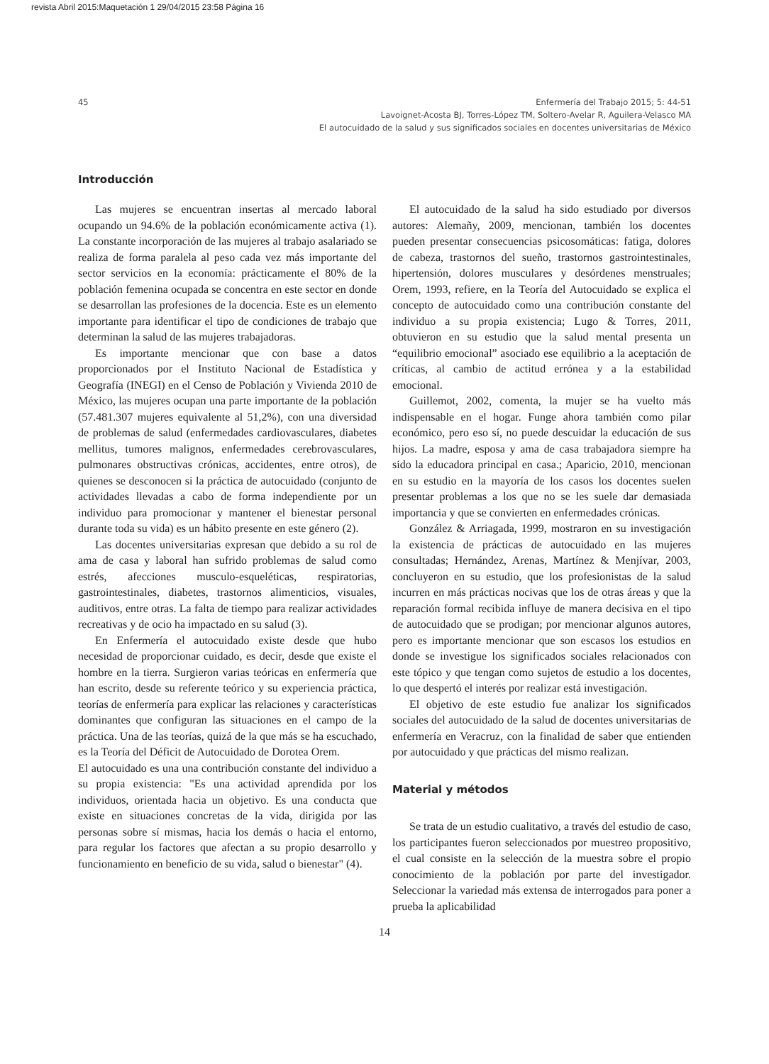revista Abril 2015:Maquetación 1 29/04/2015 23:58 Página 16
45 Enfermería del Trabajo 2015; 5: 44-51
Lavoignet-Acosta BJ, Torres-López TM, Soltero-Avelar R, Aguilera-Velasco MA
El autocuidado de la salud y sus significados sociales en docentes universitarias de México
Introducción
Las mujeres se encuentran insertas al mercado laboral ocupando un 94.6% de la población económicamente activa (1). La constante incorporación de las mujeres al trabajo asalariado se realiza de forma paralela al peso cada vez más importante del sector servicios en la economía: prácticamente el 80% de la población femenina ocupada se concentra en este sector en donde se desarrollan las profesiones de la docencia. Este es un elemento importante para identificar el tipo de condiciones de trabajo que determinan la salud de las mujeres trabajadoras.
Es importante mencionar que con base a datos proporcionados por el Instituto Nacional de Estadística y Geografía (INEGI) en el Censo de Población y Vivienda 2010 de México, las mujeres ocupan una parte importante de la población (57.481.307 mujeres equivalente al 51,2%), con una diversidad de problemas de salud (enfermedades cardiovasculares, diabetes mellitus, tumores malignos, enfermedades cerebrovasculares, pulmonares obstructivas crónicas, accidentes, entre otros), de quienes se desconocen si la práctica de autocuidado (conjunto de actividades llevadas a cabo de forma independiente por un individuo para promocionar y mantener el bienestar personal durante toda su vida) es un hábito presente en este género (2).
Las docentes universitarias expresan que debido a su rol de ama de casa y laboral han sufrido problemas de salud como estrés, afecciones musculo-esqueléticas, respiratorias, gastrointestinales, diabetes, trastornos alimenticios, visuales, auditivos, entre otras. La falta de tiempo para realizar actividades recreativas y de ocio ha impactado en su salud (3).
En Enfermería el autocuidado existe desde que hubo necesidad de proporcionar cuidado, es decir, desde que existe el hombre en la tierra. Surgieron varias teóricas en enfermería que han escrito, desde su referente teórico y su experiencia práctica, teorías de enfermería para explicar las relaciones y características dominantes que configuran las situaciones en el campo de la práctica. Una de las teorías, quizá de la que más se ha escuchado, es la Teoría del Déficit de Autocuidado de Dorotea Orem.
El autocuidado es una una contribución constante del individuo a su propia existencia: "Es una actividad aprendida por los individuos, orientada hacia un objetivo. Es una conducta que existe en situaciones concretas de la vida, dirigida por las personas sobre sí mismas, hacia los demás o hacia el entorno, para regular los factores que afectan a su propio desarrollo y funcionamiento en beneficio de su vida, salud o bienestar" (4).
El autocuidado de la salud ha sido estudiado por diversos autores: Alemañy, 2009, mencionan, también los docentes pueden presentar consecuencias psicosomáticas: fatiga, dolores de cabeza, trastornos del sueño, trastornos gastrointestinales, hipertensión, dolores musculares y desórdenes menstruales; Orem, 1993, refiere, en la Teoría del Autocuidado se explica el concepto de autocuidado como una contribución constante del individuo a su propia existencia; Lugo & Torres, 2011, obtuvieron en su estudio que la salud mental presenta un “equilibrio emocional” asociado ese equilibrio a la aceptación de críticas, al cambio de actitud errónea y a la estabilidad emocional.
Guillemot, 2002, comenta, la mujer se ha vuelto más indispensable en el hogar. Funge ahora también como pilar económico, pero eso sí, no puede descuidar la educación de sus hijos. La madre, esposa y ama de casa trabajadora siempre ha sido la educadora principal en casa.; Aparicio, 2010, mencionan en su estudio en la mayoría de los casos los docentes suelen presentar problemas a los que no se les suele dar demasiada importancia y que se convierten en enfermedades crónicas.
González & Arriagada, 1999, mostraron en su investigación la existencia de prácticas de autocuidado en las mujeres consultadas; Hernández, Arenas, Martínez & Menjívar, 2003, concluyeron en su estudio, que los profesionistas de la salud incurren en más prácticas nocivas que los de otras áreas y que la reparación formal recibida influye de manera decisiva en el tipo de autocuidado que se prodigan; por mencionar algunos autores, pero es importante mencionar que son escasos los estudios en donde se investigue los significados sociales relacionados con este tópico y que tengan como sujetos de estudio a los docentes, lo que despertó el interés por realizar está investigación.
El objetivo de este estudio fue analizar los significados sociales del autocuidado de la salud de docentes universitarias de enfermería en Veracruz, con la finalidad de saber que entienden por autocuidado y que prácticas del mismo realizan.
Material y métodos
Se trata de un estudio cualitativo, a través del estudio de caso, los participantes fueron seleccionados por muestreo propositivo, el cual consiste en la selección de la muestra sobre el propio conocimiento de la población por parte del investigador. Seleccionar la variedad más extensa de interrogados para poner a prueba la aplicabilidad
14